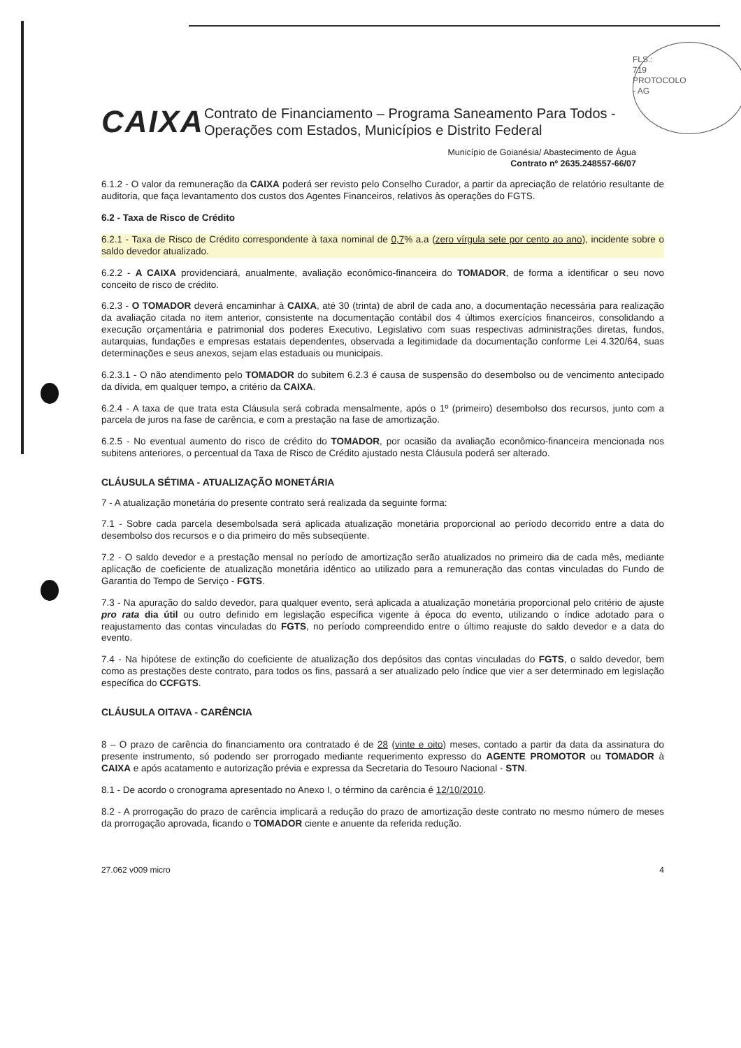FLS.: 719
PROTOCOLO - AG
CAIXA
Contrato de Financiamento – Programa Saneamento Para Todos - Operações com Estados, Municípios e Distrito Federal
Município de Goianésia/ Abastecimento de Água
Contrato nº 2635.248557-66/07
6.1.2 - O valor da remuneração da CAIXA poderá ser revisto pelo Conselho Curador, a partir da apreciação de relatório resultante de auditoria, que faça levantamento dos custos dos Agentes Financeiros, relativos às operações do FGTS.
6.2 - Taxa de Risco de Crédito
6.2.1 - Taxa de Risco de Crédito correspondente à taxa nominal de 0,7% a.a (zero vírgula sete por cento ao ano), incidente sobre o saldo devedor atualizado.
6.2.2 - A CAIXA providenciará, anualmente, avaliação econômico-financeira do TOMADOR, de forma a identificar o seu novo conceito de risco de crédito.
6.2.3 - O TOMADOR deverá encaminhar à CAIXA, até 30 (trinta) de abril de cada ano, a documentação necessária para realização da avaliação citada no item anterior, consistente na documentação contábil dos 4 últimos exercícios financeiros, consolidando a execução orçamentária e patrimonial dos poderes Executivo, Legislativo com suas respectivas administrações diretas, fundos, autarquias, fundações e empresas estatais dependentes, observada a legitimidade da documentação conforme Lei 4.320/64, suas determinações e seus anexos, sejam elas estaduais ou municipais.
6.2.3.1 - O não atendimento pelo TOMADOR do subitem 6.2.3 é causa de suspensão do desembolso ou de vencimento antecipado da dívida, em qualquer tempo, a critério da CAIXA.
6.2.4 - A taxa de que trata esta Cláusula será cobrada mensalmente, após o 1º (primeiro) desembolso dos recursos, junto com a parcela de juros na fase de carência, e com a prestação na fase de amortização.
6.2.5 - No eventual aumento do risco de crédito do TOMADOR, por ocasião da avaliação econômico-financeira mencionada nos subitens anteriores, o percentual da Taxa de Risco de Crédito ajustado nesta Cláusula poderá ser alterado.
CLÁUSULA SÉTIMA - ATUALIZAÇÃO MONETÁRIA
7 - A atualização monetária do presente contrato será realizada da seguinte forma:
7.1 - Sobre cada parcela desembolsada será aplicada atualização monetária proporcional ao período decorrido entre a data do desembolso dos recursos e o dia primeiro do mês subseqüente.
7.2 - O saldo devedor e a prestação mensal no período de amortização serão atualizados no primeiro dia de cada mês, mediante aplicação de coeficiente de atualização monetária idêntico ao utilizado para a remuneração das contas vinculadas do Fundo de Garantia do Tempo de Serviço - FGTS.
7.3 - Na apuração do saldo devedor, para qualquer evento, será aplicada a atualização monetária proporcional pelo critério de ajuste pro rata dia útil ou outro definido em legislação específica vigente à época do evento, utilizando o índice adotado para o reajustamento das contas vinculadas do FGTS, no período compreendido entre o último reajuste do saldo devedor e a data do evento.
7.4 - Na hipótese de extinção do coeficiente de atualização dos depósitos das contas vinculadas do FGTS, o saldo devedor, bem como as prestações deste contrato, para todos os fins, passará a ser atualizado pelo índice que vier a ser determinado em legislação específica do CCFGTS.
CLÁUSULA OITAVA - CARÊNCIA
8 – O prazo de carência do financiamento ora contratado é de 28 (vinte e oito) meses, contado a partir da data da assinatura do presente instrumento, só podendo ser prorrogado mediante requerimento expresso do AGENTE PROMOTOR ou TOMADOR à CAIXA e após acatamento e autorização prévia e expressa da Secretaria do Tesouro Nacional - STN.
8.1 - De acordo o cronograma apresentado no Anexo I, o término da carência é 12/10/2010.
8.2 - A prorrogação do prazo de carência implicará a redução do prazo de amortização deste contrato no mesmo número de meses da prorrogação aprovada, ficando o TOMADOR ciente e anuente da referida redução.
27.062 v009 micro 4